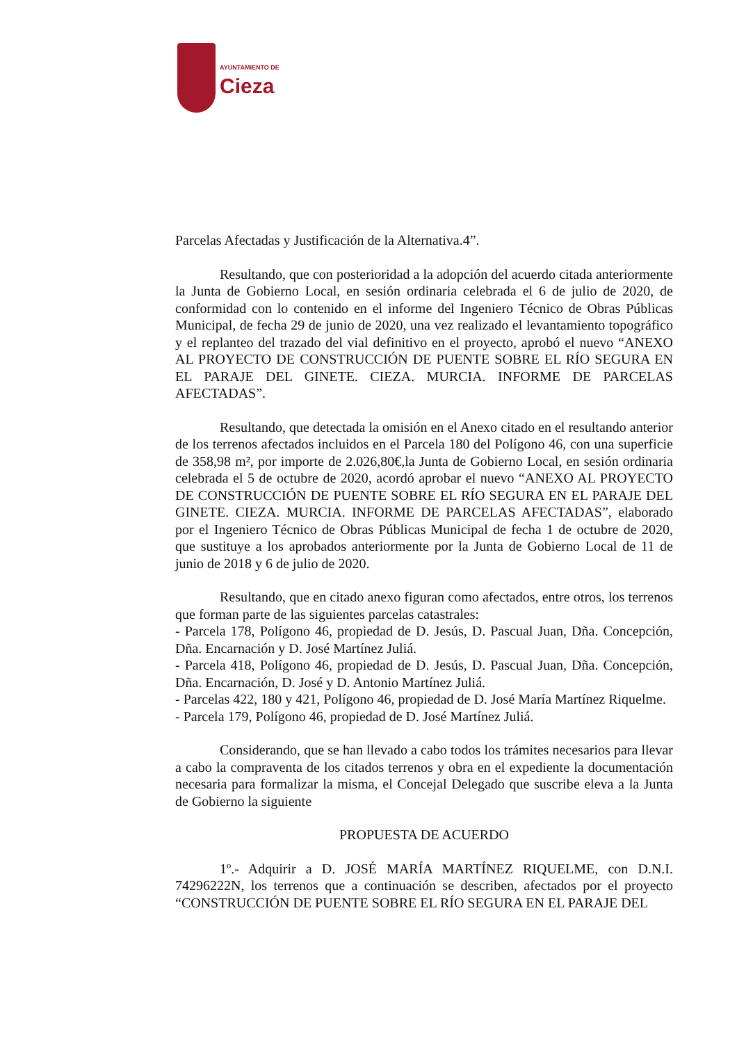AYUNTAMIENTO DE
Cieza
Parcelas Afectadas y Justificación de la Alternativa.4”.
Resultando, que con posterioridad a la adopción del acuerdo citada anteriormente la Junta de Gobierno Local, en sesión ordinaria celebrada el 6 de julio de 2020, de conformidad con lo contenido en el informe del Ingeniero Técnico de Obras Públicas Municipal, de fecha 29 de junio de 2020, una vez realizado el levantamiento topográfico y el replanteo del trazado del vial definitivo en el proyecto, aprobó el nuevo “ANEXO AL PROYECTO DE CONSTRUCCIÓN DE PUENTE SOBRE EL RÍO SEGURA EN EL PARAJE DEL GINETE. CIEZA. MURCIA. INFORME DE PARCELAS AFECTADAS”.
Resultando, que detectada la omisión en el Anexo citado en el resultando anterior de los terrenos afectados incluidos en el Parcela 180 del Polígono 46, con una superficie de 358,98 m², por importe de 2.026,80€,la Junta de Gobierno Local, en sesión ordinaria celebrada el 5 de octubre de 2020, acordó aprobar el nuevo “ANEXO AL PROYECTO DE CONSTRUCCIÓN DE PUENTE SOBRE EL RÍO SEGURA EN EL PARAJE DEL GINETE. CIEZA. MURCIA. INFORME DE PARCELAS AFECTADAS”, elaborado por el Ingeniero Técnico de Obras Públicas Municipal de fecha 1 de octubre de 2020, que sustituye a los aprobados anteriormente por la Junta de Gobierno Local de 11 de junio de 2018 y 6 de julio de 2020.
Resultando, que en citado anexo figuran como afectados, entre otros, los terrenos que forman parte de las siguientes parcelas catastrales:
- Parcela 178, Polígono 46, propiedad de D. Jesús, D. Pascual Juan, Dña. Concepción, Dña. Encarnación y D. José Martínez Juliá.
- Parcela 418, Polígono 46, propiedad de D. Jesús, D. Pascual Juan, Dña. Concepción, Dña. Encarnación, D. José y D. Antonio Martínez Juliá.
- Parcelas 422, 180 y 421, Polígono 46, propiedad de D. José María Martínez Riquelme.
- Parcela 179, Polígono 46, propiedad de D. José Martínez Juliá.
Considerando, que se han llevado a cabo todos los trámites necesarios para llevar a cabo la compraventa de los citados terrenos y obra en el expediente la documentación necesaria para formalizar la misma, el Concejal Delegado que suscribe eleva a la Junta de Gobierno la siguiente
PROPUESTA DE ACUERDO
1º.- Adquirir a D. JOSÉ MARÍA MARTÍNEZ RIQUELME, con D.N.I. 74296222N, los terrenos que a continuación se describen, afectados por el proyecto “CONSTRUCCIÓN DE PUENTE SOBRE EL RÍO SEGURA EN EL PARAJE DEL